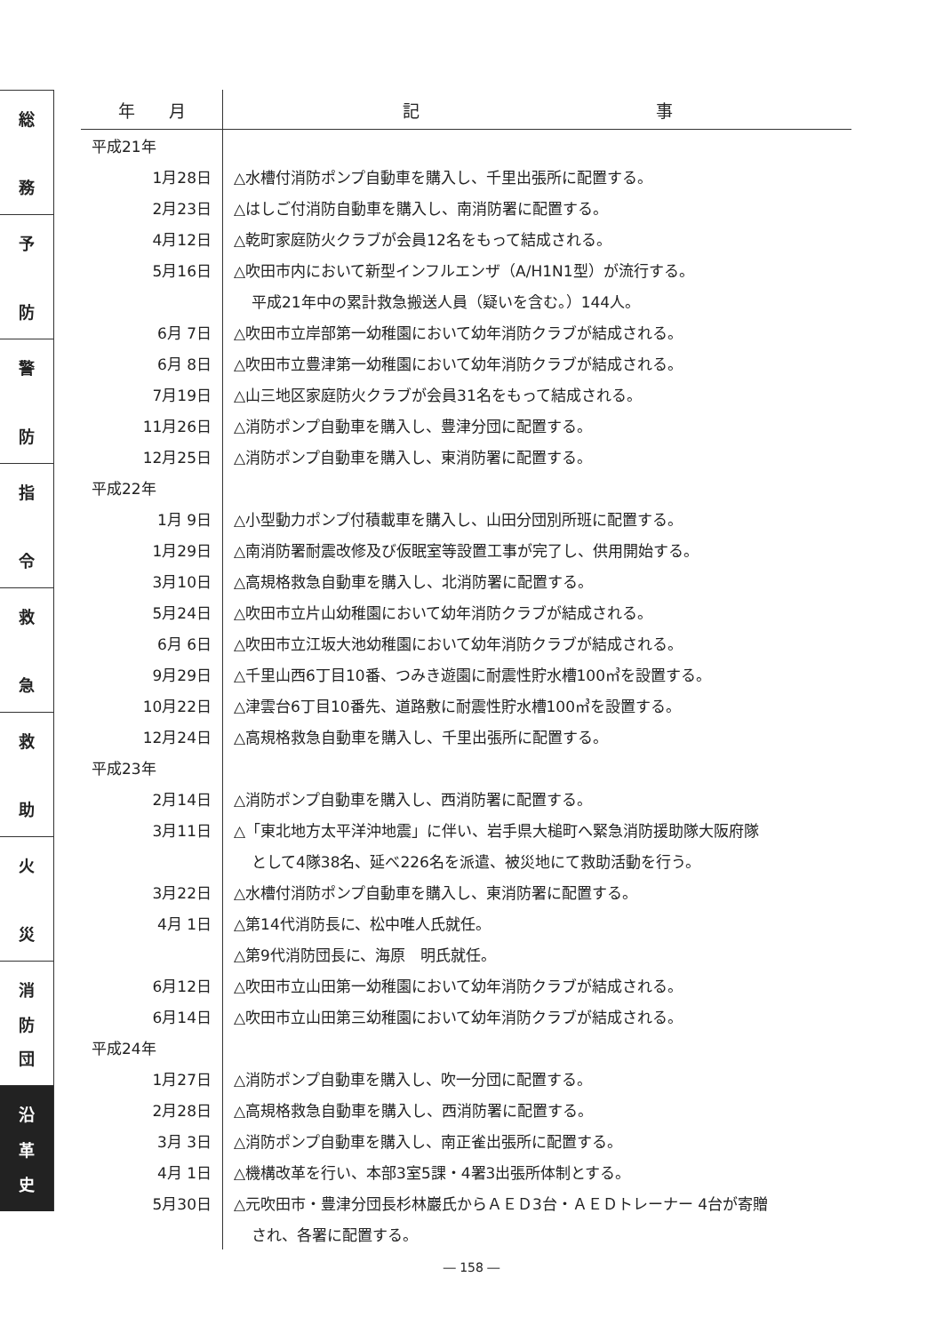総
務
予
防
警
防
指
令
救
急
救
助
火
災
消
防
団
沿
革
史
| 年 月 | 記 事 |
| --- | --- |
| 平成21年 | |
| 1月28日 | △水槽付消防ポンプ自動車を購入し、千里出張所に配置する。 |
| 2月23日 | △はしご付消防自動車を購入し、南消防署に配置する。 |
| 4月12日 | △乾町家庭防火クラブが会員12名をもって結成される。 |
| 5月16日 | △吹田市内において新型インフルエンザ（A/H1N1型）が流行する。 |
| | 平成21年中の累計救急搬送人員（疑いを含む。）144人。 |
| 6月 7日 | △吹田市立岸部第一幼稚園において幼年消防クラブが結成される。 |
| 6月 8日 | △吹田市立豊津第一幼稚園において幼年消防クラブが結成される。 |
| 7月19日 | △山三地区家庭防火クラブが会員31名をもって結成される。 |
| 11月26日 | △消防ポンプ自動車を購入し、豊津分団に配置する。 |
| 12月25日 | △消防ポンプ自動車を購入し、東消防署に配置する。 |
| 平成22年 | |
| 1月 9日 | △小型動力ポンプ付積載車を購入し、山田分団別所班に配置する。 |
| 1月29日 | △南消防署耐震改修及び仮眠室等設置工事が完了し、供用開始する。 |
| 3月10日 | △高規格救急自動車を購入し、北消防署に配置する。 |
| 5月24日 | △吹田市立片山幼稚園において幼年消防クラブが結成される。 |
| 6月 6日 | △吹田市立江坂大池幼稚園において幼年消防クラブが結成される。 |
| 9月29日 | △千里山西6丁目10番、つみき遊園に耐震性貯水槽100㎥を設置する。 |
| 10月22日 | △津雲台6丁目10番先、道路敷に耐震性貯水槽100㎥を設置する。 |
| 12月24日 | △高規格救急自動車を購入し、千里出張所に配置する。 |
| 平成23年 | |
| 2月14日 | △消防ポンプ自動車を購入し、西消防署に配置する。 |
| 3月11日 | △「東北地方太平洋沖地震」に伴い、岩手県大槌町へ緊急消防援助隊大阪府隊 |
| | として4隊38名、延べ226名を派遣、被災地にて救助活動を行う。 |
| 3月22日 | △水槽付消防ポンプ自動車を購入し、東消防署に配置する。 |
| 4月 1日 | △第14代消防長に、松中唯人氏就任。 |
| | △第9代消防団長に、海原 明氏就任。 |
| 6月12日 | △吹田市立山田第一幼稚園において幼年消防クラブが結成される。 |
| 6月14日 | △吹田市立山田第三幼稚園において幼年消防クラブが結成される。 |
| 平成24年 | |
| 1月27日 | △消防ポンプ自動車を購入し、吹一分団に配置する。 |
| 2月28日 | △高規格救急自動車を購入し、西消防署に配置する。 |
| 3月 3日 | △消防ポンプ自動車を購入し、南正雀出張所に配置する。 |
| 4月 1日 | △機構改革を行い、本部3室5課・4署3出張所体制とする。 |
| 5月30日 | △元吹田市・豊津分団長杉林巖氏からＡＥＤ3台・ＡＥＤトレーナー 4台が寄贈 |
| | され、各署に配置する。 |
― 158 ―